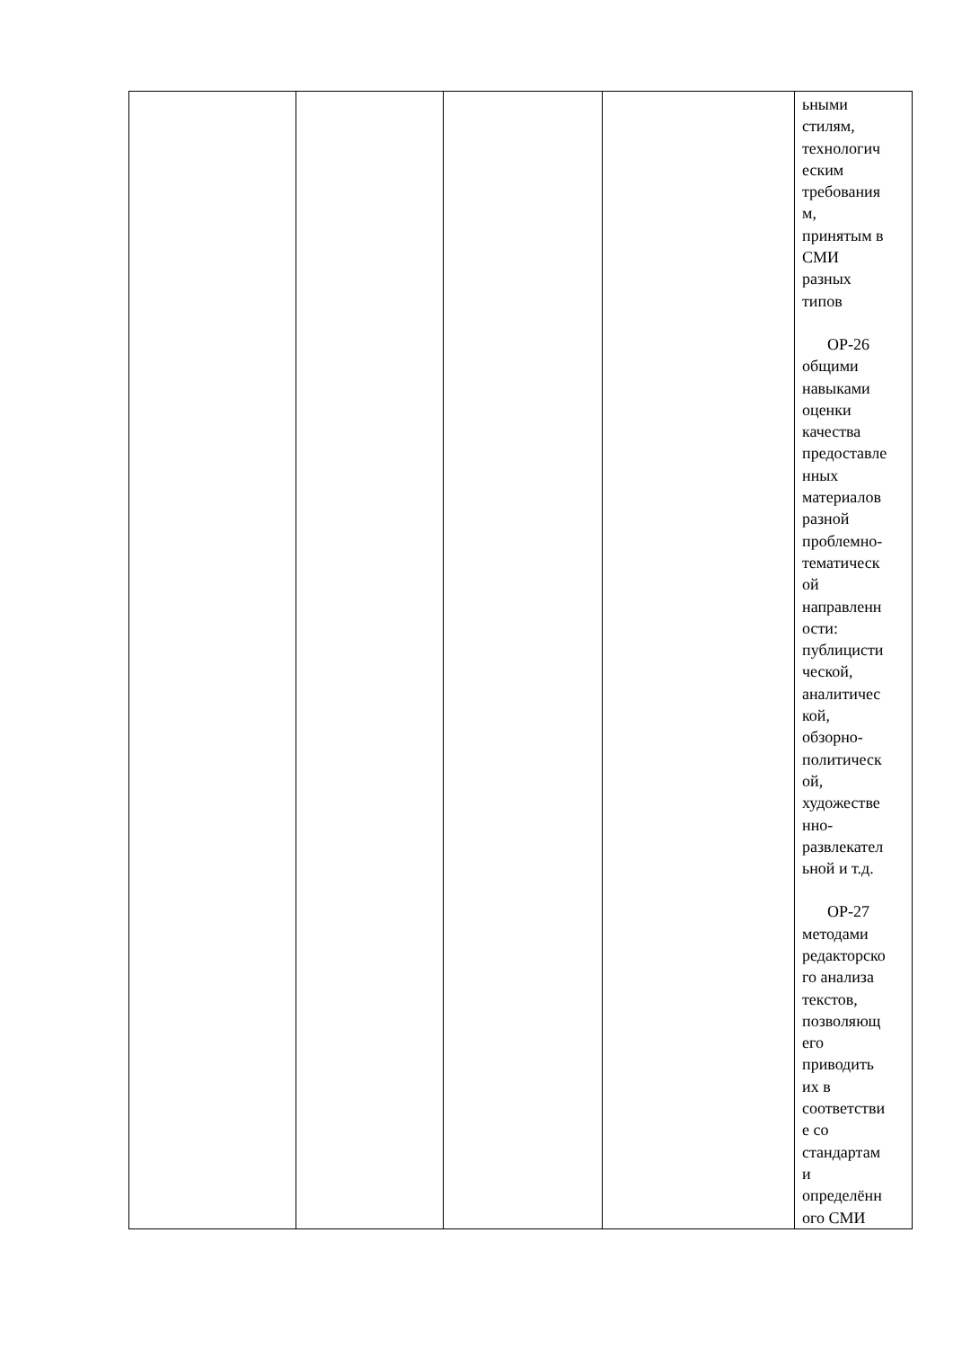| | | | | ьными стилям, технологич еским требования м, принятым в СМИ разных типов ОР-26 общими навыками оценки качества предоставле нных материалов разной проблемно- тематическ ой направленн ости: публицисти ческой, аналитичес кой, обзорно- политическ ой, художестве нно- развлекател ьной и т.д. ОР-27 методами редакторско го анализа текстов, позволяющ его приводить их в соответстви е со стандартам и определённ ого СМИ |